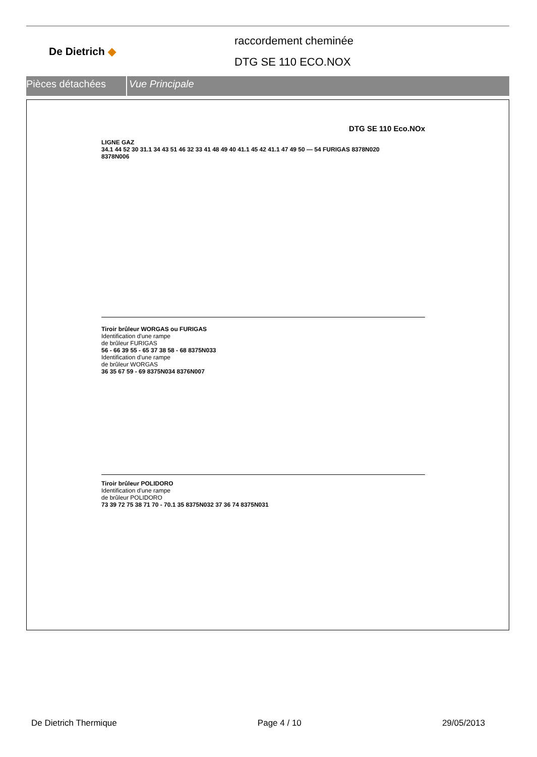De Dietrich ◆
raccordement cheminée
DTG SE 110 ECO.NOX
Pièces détachées Vue Principale
DTG SE 110 Eco.NOx
LIGNE GAZ
34.1 44 52 30 31.1 34 43 51 46 32 33 41 48 49 40 41.1 45 42 41.1 47 49 50 — 54 FURIGAS 8378N020
8378N006
Tiroir brûleur WORGAS ou FURIGAS
Identification d'une rampe
de brûleur FURIGAS
56 - 66 39 55 - 65 37 38 58 - 68 8375N033
Identification d'une rampe
de brûleur WORGAS
36 35 67 59 - 69 8375N034 8376N007
Tiroir brûleur POLIDORO
Identification d'une rampe
de brûleur POLIDORO
73 39 72 75 38 71 70 - 70.1 35 8375N032 37 36 74 8375N031
De Dietrich Thermique Page 4 / 10 29/05/2013